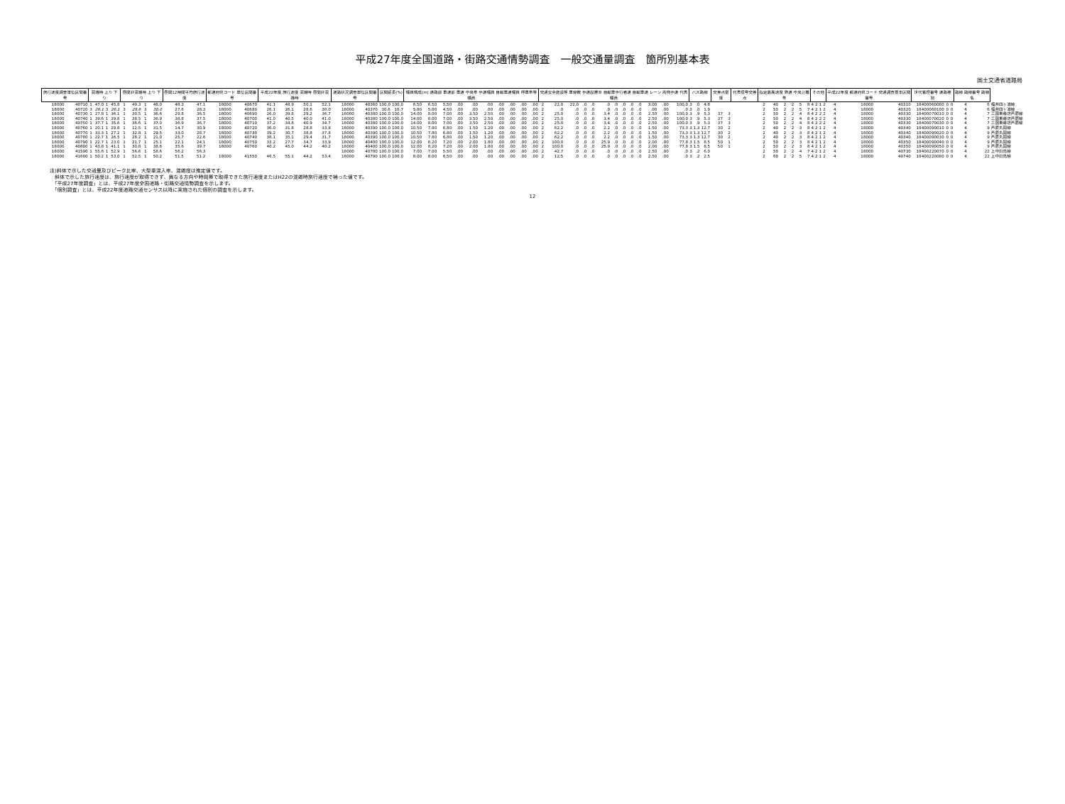平成27年度全国道路・街路交通情勢調査　一般交通量調査　箇所別基本表
国土交通省道路局
| 旅行速度調査単位区間番号 | | 混雑時 上り 下り | | | | 昼間非混雑時 上り 下り | | | | 昼間12時間平均旅行速度 | | 都道府県コード 単位区間番号 | | 平成22年度 旅行速度 混雑時 昼間非混雑時 | | | | 道路状況調査単位区間番号 | | 区間延長(%) | | 幅員構成(m) 道路部 車道部 車道 中央帯 歩道幅員 自転車道幅員 停車帯等幅員 | | | | | | | | | | 交通安全施設等 車線数 歩道設置率 自転車歩行者道 自転車道 レーン 両側歩道 代表幅員 | | | | | | | | | | | | | バス路線 | | | 交差点密度 | | 代表信号交差点 | | 指定最高速度 鉄道 中央分離帯 | | | | | | その他 | | | | 平成22年度 都道府県コード 交通調査基本区間番号 | | | 世代管理番号 道路種別 | | | 路線 路線番号 路線名 | | |
| --- | --- | --- | --- | --- | --- | --- | --- | --- | --- | --- | --- | --- | --- | --- | --- | --- | --- | --- | --- | --- | --- | --- | --- | --- | --- | --- | --- | --- | --- | --- | --- | --- | --- | --- | --- | --- | --- | --- | --- | --- | --- | --- | --- | --- | --- | --- | --- | --- | --- | --- | --- | --- | --- | --- | --- | --- | --- | --- | --- | --- | --- | --- | --- | --- | --- | --- | --- | --- | --- | --- |
| 18000 | 40710 | 1 | 47.0 | 1 | 45.8 | 1 | 49.3 | 1 | 48.0 | 48.3 | 47.1 | 18000 | 40670 | 41.1 | 48.9 | 50.1 | 52.1 | 18000 | 40360 | 100.0 | 100.0 | 6.50 | 6.50 | 5.50 | .00 | .00 | .00 | .00 | .00 | .00 | .00 | 2 | 22.0 | 22.0 | .0 | .0 | .0 | .0 | .0 | .0 | .0 | 3.00 | .00 | 100.0 | 3 | .0 | 4.8 | | | | | 2 | 40 | 2 | 2 | 5 | 8 | 4 | 2 | 1 | 2 | 4 | 18000 | 40310 | 18400060080 | 0 | 0 | 4 | 6 | 福井四ヶ浦線 |
| 18000 | 40720 | 3 | 26.1 | 3 | 26.1 | 3 | 28.6 | 3 | 30.0 | 27.6 | 28.3 | 18000 | 40680 | 26.1 | 26.1 | 28.6 | 30.0 | 18000 | 40370 | 30.6 | 16.7 | 5.80 | 5.00 | 4.50 | .00 | .00 | .00 | .00 | .00 | .00 | .00 | 2 | .0 | .0 | .0 | .0 | .0 | .0 | .0 | .0 | .0 | .00 | .00 | .0 | 3 | .0 | 1.9 | | | | | 2 | 50 | 2 | 2 | 5 | 7 | 4 | 2 | 1 | 2 | 4 | 18000 | 40320 | 18400060100 | 0 | 0 | 4 | 6 | 福井四ヶ浦線 |
| 18000 | 40730 | 1 | 27.8 | 1 | 36.1 | 1 | 30.5 | 1 | 36.6 | 29.8 | 36.5 | 18000 | 40690 | 26.0 | 39.8 | 29.2 | 36.7 | 18000 | 40380 | 100.0 | 100.0 | 14.00 | 8.00 | 7.00 | .00 | 3.50 | 2.50 | .00 | .00 | .00 | .00 | 2 | 25.0 | .0 | .0 | .0 | 3.4 | .0 | .0 | .0 | .0 | 2.50 | .00 | 100.0 | 3 | .9 | 5.3 | 37 | 3 | | | 2 | 50 | 2 | 2 | 4 | 8 | 4 | 2 | 2 | 2 | 4 | 18000 | 40330 | 18400070010 | 0 | 0 | 4 | 7 | 三国東尋坊芦原線 |
| 18000 | 40740 | 1 | 39.6 | 1 | 39.8 | 1 | 38.5 | 1 | 36.9 | 38.8 | 37.5 | 18000 | 40700 | 41.0 | 40.5 | 40.0 | 41.0 | 18000 | 40380 | 100.0 | 100.0 | 14.00 | 8.00 | 7.00 | .00 | 3.50 | 2.50 | .00 | .00 | .00 | .00 | 2 | 25.0 | .0 | .0 | .0 | 3.4 | .0 | .0 | .0 | .0 | 2.50 | .00 | 100.0 | 3 | .9 | 5.3 | 37 | 3 | | | 2 | 50 | 2 | 2 | 4 | 8 | 4 | 2 | 2 | 2 | 4 | 18000 | 40330 | 18400070020 | 0 | 0 | 4 | 7 | 三国東尋坊芦原線 |
| 18000 | 40750 | 1 | 37.7 | 1 | 35.6 | 1 | 36.6 | 1 | 37.0 | 36.9 | 36.7 | 18000 | 40710 | 37.2 | 34.8 | 40.9 | 34.7 | 18000 | 40380 | 100.0 | 100.0 | 14.00 | 8.00 | 7.00 | .00 | 3.50 | 2.50 | .00 | .00 | .00 | .00 | 2 | 25.0 | .0 | .0 | .0 | 3.4 | .0 | .0 | .0 | .0 | 2.50 | .00 | 100.0 | 3 | .9 | 5.3 | 37 | 3 | | | 2 | 50 | 2 | 2 | 4 | 8 | 4 | 2 | 2 | 2 | 4 | 18000 | 40330 | 18400070030 | 0 | 0 | 4 | 7 | 三国東尋坊芦原線 |
| 18000 | 40760 | 1 | 20.1 | 1 | 29.8 | 1 | 12.5 | 1 | 31.5 | 14.7 | 30.9 | 18000 | 40720 | 36.0 | 31.8 | 28.8 | 33.8 | 18000 | 40390 | 100.0 | 100.0 | 10.50 | 7.80 | 6.80 | .00 | 1.50 | 1.20 | .00 | .00 | .00 | .00 | 2 | 62.2 | .0 | .0 | .0 | 2.2 | .0 | .0 | .0 | .0 | 1.50 | .00 | 73.3 | 3 | 1.3 | 12.7 | 30 | 2 | | | 2 | 40 | 2 | 2 | 3 | 8 | 4 | 2 | 1 | 2 | 4 | 18000 | 40340 | 18400090010 | 0 | 0 | 4 | 9 | 芦原丸岡線 |
| 18000 | 40770 | 1 | 33.3 | 1 | 27.2 | 1 | 32.8 | 1 | 29.5 | 33.0 | 28.7 | 18000 | 40730 | 39.2 | 30.7 | 38.8 | 37.8 | 18000 | 40390 | 100.0 | 100.0 | 10.50 | 7.80 | 6.80 | .00 | 1.50 | 1.20 | .00 | .00 | .00 | .00 | 2 | 62.2 | .0 | .0 | .0 | 2.2 | .0 | .0 | .0 | .0 | 1.50 | .00 | 73.3 | 3 | 1.3 | 12.7 | 30 | 2 | | | 2 | 40 | 2 | 2 | 3 | 8 | 4 | 2 | 1 | 2 | 4 | 18000 | 40340 | 18400090020 | 0 | 0 | 4 | 9 | 芦原丸岡線 |
| 18000 | 40780 | 1 | 22.7 | 1 | 26.5 | 1 | 28.2 | 1 | 21.0 | 25.7 | 22.6 | 18000 | 40740 | 38.1 | 35.1 | 29.4 | 31.7 | 18000 | 40390 | 100.0 | 100.0 | 10.50 | 7.80 | 6.80 | .00 | 1.50 | 1.20 | .00 | .00 | .00 | .00 | 2 | 62.2 | .0 | .0 | .0 | 2.2 | .0 | .0 | .0 | .0 | 1.50 | .00 | 73.3 | 3 | 1.3 | 12.7 | 30 | 2 | | | 2 | 40 | 2 | 2 | 3 | 8 | 4 | 2 | 1 | 2 | 4 | 18000 | 40340 | 18400090030 | 0 | 0 | 4 | 9 | 芦原丸岡線 |
| 18000 | 40790 | 1 | 22.7 | 1 | 23.0 | 1 | 21.7 | 1 | 25.1 | 22.1 | 24.1 | 18000 | 40750 | 33.2 | 27.7 | 34.7 | 33.9 | 18000 | 40400 | 100.0 | 100.0 | 12.00 | 8.20 | 7.20 | .00 | 2.00 | 1.80 | .00 | .00 | .00 | .00 | 2 | 100.0 | .0 | .0 | .0 | 25.9 | .0 | .0 | .0 | .0 | 2.00 | .00 | 77.8 | 3 | 1.5 | 8.5 | 50 | 1 | | | 2 | 50 | 2 | 2 | 3 | 8 | 4 | 2 | 1 | 2 | 4 | 18000 | 40350 | 18400090040 | 0 | 0 | 4 | 9 | 芦原丸岡線 |
| 18000 | 40800 | 1 | 43.8 | 1 | 41.1 | 1 | 30.8 | 1 | 38.6 | 35.6 | 39.7 | 18000 | 40760 | 40.2 | 45.0 | 44.2 | 40.2 | 18000 | 40400 | 100.0 | 100.0 | 12.00 | 8.20 | 7.20 | .00 | 2.00 | 1.80 | .00 | .00 | .00 | .00 | 2 | 100.0 | .0 | .0 | .0 | 25.9 | .0 | .0 | .0 | .0 | 2.00 | .00 | 77.8 | 3 | 1.5 | 8.5 | 50 | 1 | | | 2 | 50 | 2 | 2 | 3 | 8 | 4 | 2 | 1 | 2 | 4 | 18000 | 40350 | 18400090050 | 0 | 0 | 4 | 9 | 芦原丸岡線 |
| 18000 | 41590 | 1 | 55.6 | 1 | 52.9 | 1 | 56.6 | 1 | 58.6 | 56.2 | 56.3 | | | | | | | 18000 | 40780 | 100.0 | 100.0 | 7.00 | 7.00 | 5.50 | .00 | .00 | .00 | .00 | .00 | .00 | .00 | 2 | 42.7 | .0 | .0 | .0 | .0 | .0 | .0 | .0 | .0 | 2.50 | .00 | .0 | 3 | .2 | 6.0 | | | | | 2 | 50 | 2 | 2 | 4 | 7 | 4 | 2 | 1 | 2 | 4 | 18000 | 40730 | 18400220070 | 0 | 0 | 4 | 22 | 上中田烏線 |
| 18000 | 41600 | 1 | 50.2 | 1 | 53.0 | 1 | 52.5 | 1 | 50.2 | 51.5 | 51.2 | 18000 | 41550 | 46.5 | 55.1 | 44.2 | 53.4 | 18000 | 40790 | 100.0 | 100.0 | 8.00 | 8.00 | 6.50 | .00 | .00 | .00 | .00 | .00 | .00 | .00 | 2 | 12.5 | .0 | .0 | .0 | .0 | .0 | .0 | .0 | .0 | 2.50 | .00 | .0 | 3 | .2 | 2.5 | | | | | 2 | 60 | 2 | 2 | 5 | 7 | 4 | 2 | 1 | 2 | 4 | 18000 | 40740 | 18400220080 | 0 | 0 | 4 | 22 | 上中田烏線 |
注)斜体で示した交通量及びピーク比率、大型車混入率、混雑度は推定値です。
　斜体で示した旅行速度は、旅行速度が取得できず、異なる方向や時間帯で取得できた旅行速度またはH22の混雑時旅行速度で補った値です。
　「平成27年度調査」とは、平成27年度全国道路・街路交通情勢調査を示します。
　「個別調査」とは、平成22年度道路交通センサス以降に実施された個別の調査を示します。
12